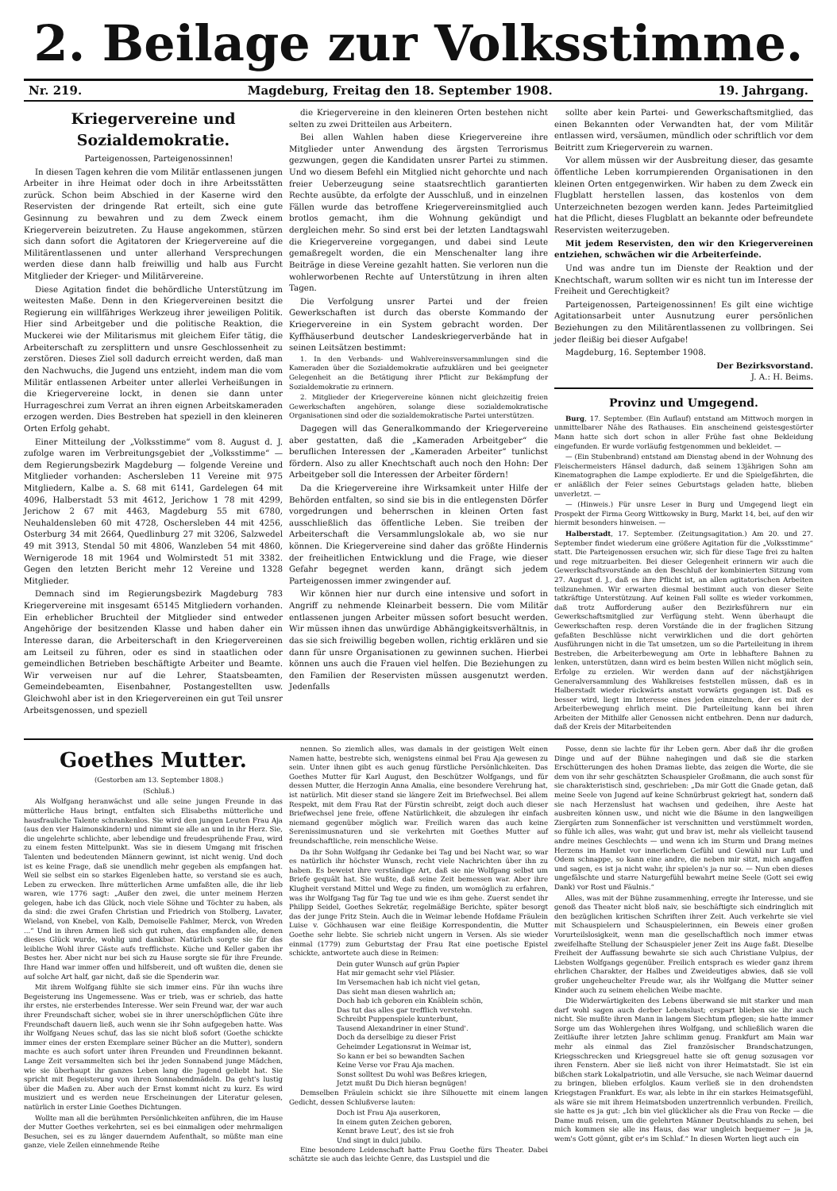2. Beilage zur Volksstimme.
Nr. 219. Magdeburg, Freitag den 18. September 1908. 19. Jahrgang.
Kriegervereine und Sozialdemokratie.
Parteigenossen, Parteigenossinnen!
In diesen Tagen kehren die vom Militär entlassenen jungen Arbeiter in ihre Heimat oder doch in ihre Arbeitsstätten zurück. Schon beim Abschied in der Kaserne wird den Reservisten der dringende Rat erteilt, sich eine gute Gesinnung zu bewahren und zu dem Zweck einem Kriegerverein beizutreten. Zu Hause angekommen, stürzen sich dann sofort die Agitatoren der Kriegervereine auf die Militärentlassenen und unter allerhand Versprechungen werden diese dann halb freiwillig und halb aus Furcht Mitglieder der Krieger- und Militärvereine.
Diese Agitation findet die behördliche Unterstützung im weitesten Maße. Denn in den Kriegervereinen besitzt die Regierung ein willfähriges Werkzeug ihrer jeweiligen Politik. Hier sind Arbeitgeber und die politische Reaktion, die Muckerei wie der Militarismus mit gleichem Eifer tätig, die Arbeiterschaft zu zersplittern und unsre Geschlossenheit zu zerstören. Dieses Ziel soll dadurch erreicht werden, daß man den Nachwuchs, die Jugend uns entzieht, indem man die vom Militär entlassenen Arbeiter unter allerlei Verheißungen in die Kriegervereine lockt, in denen sie dann unter Hurrageschrei zum Verrat an ihren eignen Arbeitskameraden erzogen werden. Dies Bestreben hat speziell in den kleineren Orten Erfolg gehabt.
Einer Mitteilung der „Volksstimme“ vom 8. August d. J. zufolge waren im Verbreitungsgebiet der „Volksstimme“ — dem Regierungsbezirk Magdeburg — folgende Vereine und Mitglieder vorhanden: Aschersleben 11 Vereine mit 975 Mitgliedern, Kalbe a. S. 68 mit 6141, Gardelegen 64 mit 4096, Halberstadt 53 mit 4612, Jerichow 1 78 mit 4299, Jerichow 2 67 mit 4463, Magdeburg 55 mit 6780, Neuhaldensleben 60 mit 4728, Oschersleben 44 mit 4256, Osterburg 34 mit 2664, Quedlinburg 27 mit 3206, Salzwedel 49 mit 3913, Stendal 50 mit 4806, Wanzleben 54 mit 4860, Wernigerode 18 mit 1964 und Wolmirstedt 51 mit 3382. Gegen den letzten Bericht mehr 12 Vereine und 1328 Mitglieder.
Demnach sind im Regierungsbezirk Magdeburg 783 Kriegervereine mit insgesamt 65145 Mitgliedern vorhanden. Ein erheblicher Bruchteil der Mitglieder sind entweder Angehörige der besitzenden Klasse und haben daher ein Interesse daran, die Arbeiterschaft in den Kriegervereinen am Leitseil zu führen, oder es sind in staatlichen oder gemeindlichen Betrieben beschäftigte Arbeiter und Beamte. Wir verweisen nur auf die Lehrer, Staatsbeamten, Gemeindebeamten, Eisenbahner, Postangestellten usw. Gleichwohl aber ist in den Kriegervereinen ein gut Teil unsrer Arbeitsgenossen, und speziell
die Kriegervereine in den kleineren Orten bestehen nicht selten zu zwei Dritteilen aus Arbeitern.
Bei allen Wahlen haben diese Kriegervereine ihre Mitglieder unter Anwendung des ärgsten Terrorismus gezwungen, gegen die Kandidaten unsrer Partei zu stimmen. Und wo diesem Befehl ein Mitglied nicht gehorchte und nach freier Ueberzeugung seine staatsrechtlich garantierten Rechte ausübte, da erfolgte der Ausschluß, und in einzelnen Fällen wurde das betroffene Kriegervereinsmitglied auch brotlos gemacht, ihm die Wohnung gekündigt und dergleichen mehr. So sind erst bei der letzten Landtagswahl die Kriegervereine vorgegangen, und dabei sind Leute gemaßregelt worden, die ein Menschenalter lang ihre Beiträge in diese Vereine gezahlt hatten. Sie verloren nun die wohlerworbenen Rechte auf Unterstützung in ihren alten Tagen.
Die Verfolgung unsrer Partei und der freien Gewerkschaften ist durch das oberste Kommando der Kriegervereine in ein System gebracht worden. Der Kyffhäuserbund deutscher Landeskriegerverbände hat in seinen Leitsätzen bestimmt:
1. In den Verbands- und Wahlvereinsversammlungen sind die Kameraden über die Sozialdemokratie aufzuklären und bei geeigneter Gelegenheit an die Betätigung ihrer Pflicht zur Bekämpfung der Sozialdemokratie zu erinnern.
2. Mitglieder der Kriegervereine können nicht gleichzeitig freien Gewerkschaften angehören, solange diese sozialdemokratische Organisationen sind oder die sozialdemokratische Partei unterstützen.
Dagegen will das Generalkommando der Kriegervereine aber gestatten, daß die „Kameraden Arbeitgeber“ die beruflichen Interessen der „Kameraden Arbeiter“ tunlichst fördern. Also zu aller Knechtschaft auch noch den Hohn: Der Arbeitgeber soll die Interessen der Arbeiter fördern!
Da die Kriegervereine ihre Wirksamkeit unter Hilfe der Behörden entfalten, so sind sie bis in die entlegensten Dörfer vorgedrungen und beherrschen in kleinen Orten fast ausschließlich das öffentliche Leben. Sie treiben der Arbeiterschaft die Versammlungslokale ab, wo sie nur können. Die Kriegervereine sind daher das größte Hindernis der freiheitlichen Entwicklung und die Frage, wie dieser Gefahr begegnet werden kann, drängt sich jedem Parteigenossen immer zwingender auf.
Wir können hier nur durch eine intensive und sofort in Angriff zu nehmende Kleinarbeit bessern. Die vom Militär entlassenen jungen Arbeiter müssen sofort besucht werden. Wir müssen ihnen das unwürdige Abhängigkeitsverhältnis, in das sie sich freiwillig begeben wollen, richtig erklären und sie dann für unsre Organisationen zu gewinnen suchen. Hierbei können uns auch die Frauen viel helfen. Die Beziehungen zu den Familien der Reservisten müssen ausgenutzt werden. Jedenfalls
sollte aber kein Partei- und Gewerkschaftsmitglied, das einen Bekannten oder Verwandten hat, der vom Militär entlassen wird, versäumen, mündlich oder schriftlich vor dem Beitritt zum Kriegerverein zu warnen.
Vor allem müssen wir der Ausbreitung dieser, das gesamte öffentliche Leben korrumpierenden Organisationen in den kleinen Orten entgegenwirken. Wir haben zu dem Zweck ein Flugblatt herstellen lassen, das kostenlos von dem Unterzeichneten bezogen werden kann. Jedes Parteimitglied hat die Pflicht, dieses Flugblatt an bekannte oder befreundete Reservisten weiterzugeben.
Mit jedem Reservisten, den wir den Kriegervereinen entziehen, schwächen wir die Arbeiterfeinde.
Und was andre tun im Dienste der Reaktion und der Knechtschaft, warum sollten wir es nicht tun im Interesse der Freiheit und Gerechtigkeit?
Parteigenossen, Parteigenossinnen! Es gilt eine wichtige Agitationsarbeit unter Ausnutzung eurer persönlichen Beziehungen zu den Militärentlassenen zu vollbringen. Sei jeder fleißig bei dieser Aufgabe!
Magdeburg, 16. September 1908.
Der Bezirksvorstand.
J. A.: H. Beims.
Provinz und Umgegend.
Burg, 17. September. (Ein Auflauf) entstand am Mittwoch morgen in unmittelbarer Nähe des Rathauses. Ein anscheinend geistesgestörter Mann hatte sich dort schon in aller Frühe fast ohne Bekleidung eingefunden. Er wurde vorläufig festgenommen und bekleidet. —
— (Ein Stubenbrand) entstand am Dienstag abend in der Wohnung des Fleischermeisters Hänsel dadurch, daß seinem 13jährigen Sohn am Kinematographen die Lampe explodierte. Er und die Spielgefährten, die er anläßlich der Feier seines Geburtstags geladen hatte, blieben unverletzt. —
— (Hinweis.) Für unsre Leser in Burg und Umgegend liegt ein Prospekt der Firma Georg Wittkowsky in Burg, Markt 14, bei, auf den wir hiermit besonders hinweisen. —
Halberstadt, 17. September. (Zeitungsagitation.) Am 20. und 27. September findet wiederum eine größere Agitation für die „Volksstimme“ statt. Die Parteigenossen ersuchen wir, sich für diese Tage frei zu halten und rege mitzuarbeiten. Bei dieser Gelegenheit erinnern wir auch die Gewerkschaftsvorstände an den Beschluß der kombinierten Sitzung vom 27. August d. J., daß es ihre Pflicht ist, an allen agitatorischen Arbeiten teilzunehmen. Wir erwarten diesmal bestimmt auch von dieser Seite tatkräftige Unterstützung. Auf keinen Fall sollte es wieder vorkommen, daß trotz Aufforderung außer den Bezirksführern nur ein Gewerkschaftsmitglied zur Verfügung steht. Wenn überhaupt die Gewerkschaften resp. deren Vorstände die in der fraglichen Sitzung gefaßten Beschlüsse nicht verwirklichen und die dort gehörten Ausführungen nicht in die Tat umsetzen, um so die Parteileitung in ihrem Bestreben, die Arbeiterbewegung am Orte in lebhaftere Bahnen zu lenken, unterstützen, dann wird es beim besten Willen nicht möglich sein, Erfolge zu erzielen. Wir werden dann auf der nächstjährigen Generalversammlung des Wahlkreises feststellen müssen, daß es in Halberstadt wieder rückwärts anstatt vorwärts gegangen ist. Daß es besser wird, liegt im Interesse eines jeden einzelnen, der es mit der Arbeiterbewegung ehrlich meint. Die Parteileitung kann bei ihren Arbeiten der Mithilfe aller Genossen nicht entbehren. Denn nur dadurch, daß der Kreis der Mitarbeitenden
Goethes Mutter.
(Gestorben am 13. September 1808.)
(Schluß.)
Als Wolfgang heranwächst und alle seine jungen Freunde in das mütterliche Haus bringt, entfalten sich Elisabeths mütterliche und hausfrauliche Talente schrankenlos. Sie wird den jungen Leuten Frau Aja (aus den vier Haimonskindern) und nimmt sie alle an und in ihr Herz. Sie, die ungelehrte schlichte, aber lebendige und freudesprühende Frau, wird zu einem festen Mittelpunkt. Was sie in diesem Umgang mit frischen Talenten und bedeutenden Männern gewinnt, ist nicht wenig. Und doch ist es keine Frage, daß sie unendlich mehr gegeben als empfangen hat. Weil sie selbst ein so starkes Eigenleben hatte, so verstand sie es auch, Leben zu erwecken. Ihre mütterlichen Arme umfaßten alle, die ihr lieb waren, wie 1776 sagt: „Außer den zwei, die unter meinem Herzen gelegen, habe ich das Glück, noch viele Söhne und Töchter zu haben, als da sind: die zwei Grafen Christian und Friedrich von Stolberg, Lavater, Wieland, von Knebel, von Kalb, Demoiselle Fahlmer, Merck, von Wreden ...“ Und in ihren Armen ließ sich gut ruhen, das empfanden alle, denen dieses Glück wurde, wohlig und dankbar. Natürlich sorgte sie für das leibliche Wohl ihrer Gäste aufs trefflichste. Küche und Keller gaben ihr Bestes her. Aber nicht nur bei sich zu Hause sorgte sie für ihre Freunde. Ihre Hand war immer offen und hilfsbereit, und oft wußten die, denen sie auf solche Art half, gar nicht, daß sie die Spenderin war.
Mit ihrem Wolfgang fühlte sie sich immer eins. Für ihn wuchs ihre Begeisterung ins Ungemessene. Was er trieb, was er schrieb, das hatte ihr erstes, nie ersterbendes Interesse. Wer sein Freund war, der war auch ihrer Freundschaft sicher, wobei sie in ihrer unerschöpflichen Güte ihre Freundschaft dauern ließ, auch wenn sie ihr Sohn aufgegeben hatte. Was ihr Wolfgang Neues schuf, das las sie nicht bloß sofort (Goethe schickte immer eines der ersten Exemplare seiner Bücher an die Mutter), sondern machte es auch sofort unter ihren Freunden und Freundinnen bekannt. Lange Zeit versammelten sich bei ihr jeden Sonnabend junge Mädchen, wie sie überhaupt ihr ganzes Leben lang die Jugend geliebt hat. Sie spricht mit Begeisterung von ihren Sonnabendmädeln. Da geht's lustig über die Maßen zu. Aber auch der Ernst kommt nicht zu kurz. Es wird musiziert und es werden neue Erscheinungen der Literatur gelesen, natürlich in erster Linie Goethes Dichtungen.
Wollte man all die berühmten Persönlichkeiten anführen, die im Hause der Mutter Goethes verkehrten, sei es bei einmaligen oder mehrmaligen Besuchen, sei es zu länger dauerndem Aufenthalt, so müßte man eine ganze, viele Zeilen einnehmende Reihe
nennen. So ziemlich alles, was damals in der geistigen Welt einen Namen hatte, bestrebte sich, wenigstens einmal bei Frau Aja gewesen zu sein. Unter ihnen gibt es auch genug fürstliche Persönlichkeiten. Das Goethes Mutter für Karl August, den Beschützer Wolfgangs, und für dessen Mutter, die Herzogin Anna Amalia, eine besondere Verehrung hat, ist natürlich. Mit dieser stand sie längere Zeit im Briefwechsel. Bei allem Respekt, mit dem Frau Rat der Fürstin schreibt, zeigt doch auch dieser Briefwechsel jene freie, offene Natürlichkeit, die abzulegen ihr einfach niemand gegenüber möglich war. Freilich waren das auch keine Serenissimusnaturen und sie verkehrten mit Goethes Mutter auf freundschaftliche, rein menschliche Weise.
Da ihr Sohn Wolfgang ihr Gedanke bei Tag und bei Nacht war, so war es natürlich ihr höchster Wunsch, recht viele Nachrichten über ihn zu haben. Es beweist ihre verständige Art, daß sie nie Wolfgang selbst um Briefe gequält hat. Sie wußte, daß seine Zeit bemessen war. Aber ihre Klugheit verstand Mittel und Wege zu finden, um womöglich zu erfahren, was ihr Wolfgang Tag für Tag tue und wie es ihm gehe. Zuerst sendet ihr Philipp Seidel, Goethes Sekretär, regelmäßige Berichte, später besorgt das der junge Fritz Stein. Auch die in Weimar lebende Hofdame Fräulein Luise v. Göchhausen war eine fleißige Korrespondentin, die Mutter Goethe sehr liebte. Sie schrieb nicht ungern in Versen. Als sie wieder einmal (1779) zum Geburtstag der Frau Rat eine poetische Epistel schickte, antwortete auch diese in Reimen:
Dein guter Wunsch auf grün Papier
Hat mir gemacht sehr viel Pläsier.
Im Versemachen hab ich nicht viel getan,
Das sieht man diesen wahrlich an;
Doch hab ich geboren ein Knäblein schön,
Das tut das alles gar trefflich verstehn.
Schreibt Puppenspiele kunterbunt,
Tausend Alexandriner in einer Stund'.
Doch da derselbige zu dieser Frist
Geheimder Legationsrat in Weimar ist,
So kann er bei so bewandten Sachen
Keine Verse vor Frau Aja machen.
Sonst solltest Du wohl was Beßres kriegen,
Jetzt mußt Du Dich hieran begnügen!
Demselben Fräulein schickt sie ihre Silhouette mit einem langen Gedicht, dessen Schlußverse lauten:
Doch ist Frau Aja auserkoren,
In einem guten Zeichen geboren,
Kennt brave Leut', des ist sie froh
Und singt in dulci jubilo.
Eine besondere Leidenschaft hatte Frau Goethe fürs Theater. Dabei schätzte sie auch das leichte Genre, das Lustspiel und die
Posse, denn sie lachte für ihr Leben gern. Aber daß ihr die großen Dinge und auf der Bühne nahegingen und daß sie die starken Erschütterungen des hohen Dramas liebte, das zeigen die Worte, die sie dem von ihr sehr geschätzten Schauspieler Großmann, die auch sonst für sie charakteristisch sind, geschrieben: „Da mir Gott die Gnade getan, daß meine Seele von Jugend auf keine Schnürbrust gekriegt hat, sondern daß sie nach Herzenslust hat wachsen und gedeihen, ihre Aeste hat ausbreiten können usw., und nicht wie die Bäume in den langweiligen Ziergärten zum Sonnenfächer ist verschnitten und verstümmelt worden, so fühle ich alles, was wahr, gut und brav ist, mehr als vielleicht tausend andre meines Geschlechts — und wenn ich im Sturm und Drang meines Herzens im Hamlet vor innerlichem Gefühl und Gewühl nur Luft und Odem schnappe, so kann eine andre, die neben mir sitzt, mich angaffen und sagen, es ist ja nicht wahr, ihr spielen's ja nur so. — Nun eben dieses ungefälschte und starre Naturgefühl bewahrt meine Seele (Gott sei ewig Dank) vor Rost und Fäulnis.“
Alles, was mit der Bühne zusammenhing, erregte ihr Interesse, und sie genoß das Theater nicht bloß naiv, sie beschäftigte sich eindringlich mit den bezüglichen kritischen Schriften ihrer Zeit. Auch verkehrte sie viel mit Schauspielern und Schauspielerinnen, ein Beweis einer großen Vorurteilslosigkeit, wenn man die gesellschaftlich noch immer etwas zweifelhafte Stellung der Schauspieler jener Zeit ins Auge faßt. Dieselbe Freiheit der Auffassung bewahrte sie sich auch Christiane Vulpius, der Liebsten Wolfgangs gegenüber. Freilich entsprach es wieder ganz ihrem ehrlichen Charakter, der Halbes und Zweideutiges abwies, daß sie voll großer ungeheuchelter Freude war, als ihr Wolfgang die Mutter seiner Kinder auch zu seinem ehelichen Weibe machte.
Die Widerwärtigkeiten des Lebens überwand sie mit starker und man darf wohl sagen auch derber Lebenslust; erspart blieben sie ihr auch nicht. Sie mußte ihren Mann in langem Siechtum pflegen; sie hatte immer Sorge um das Wohlergehen ihres Wolfgang, und schließlich waren die Zeitläufte ihrer letzten Jahre schlimm genug. Frankfurt am Main war mehr als einmal das Ziel französischer Brandschatzungen, Kriegsschrecken und Kriegsgreuel hatte sie oft genug sozusagen vor ihren Fenstern. Aber sie ließ nicht von ihrer Heimatstadt. Sie ist ein bißchen stark Lokalpatriotin, und alle Versuche, sie nach Weimar dauernd zu bringen, blieben erfolglos. Kaum verließ sie in den drohendsten Kriegstagen Frankfurt. Es war, als lebte in ihr ein starkes Heimatsgefühl, als wäre sie mit ihrem Heimatsboden unzertrennlich verbunden. Freilich, sie hatte es ja gut: „Ich bin viel glücklicher als die Frau von Recke — die Dame muß reisen, um die gelehrten Männer Deutschlands zu sehen, bei mich kommen sie alle ins Haus, das war ungleich bequemer — ja ja, wem's Gott gönnt, gibt er's im Schlaf.“ In diesen Worten liegt auch ein